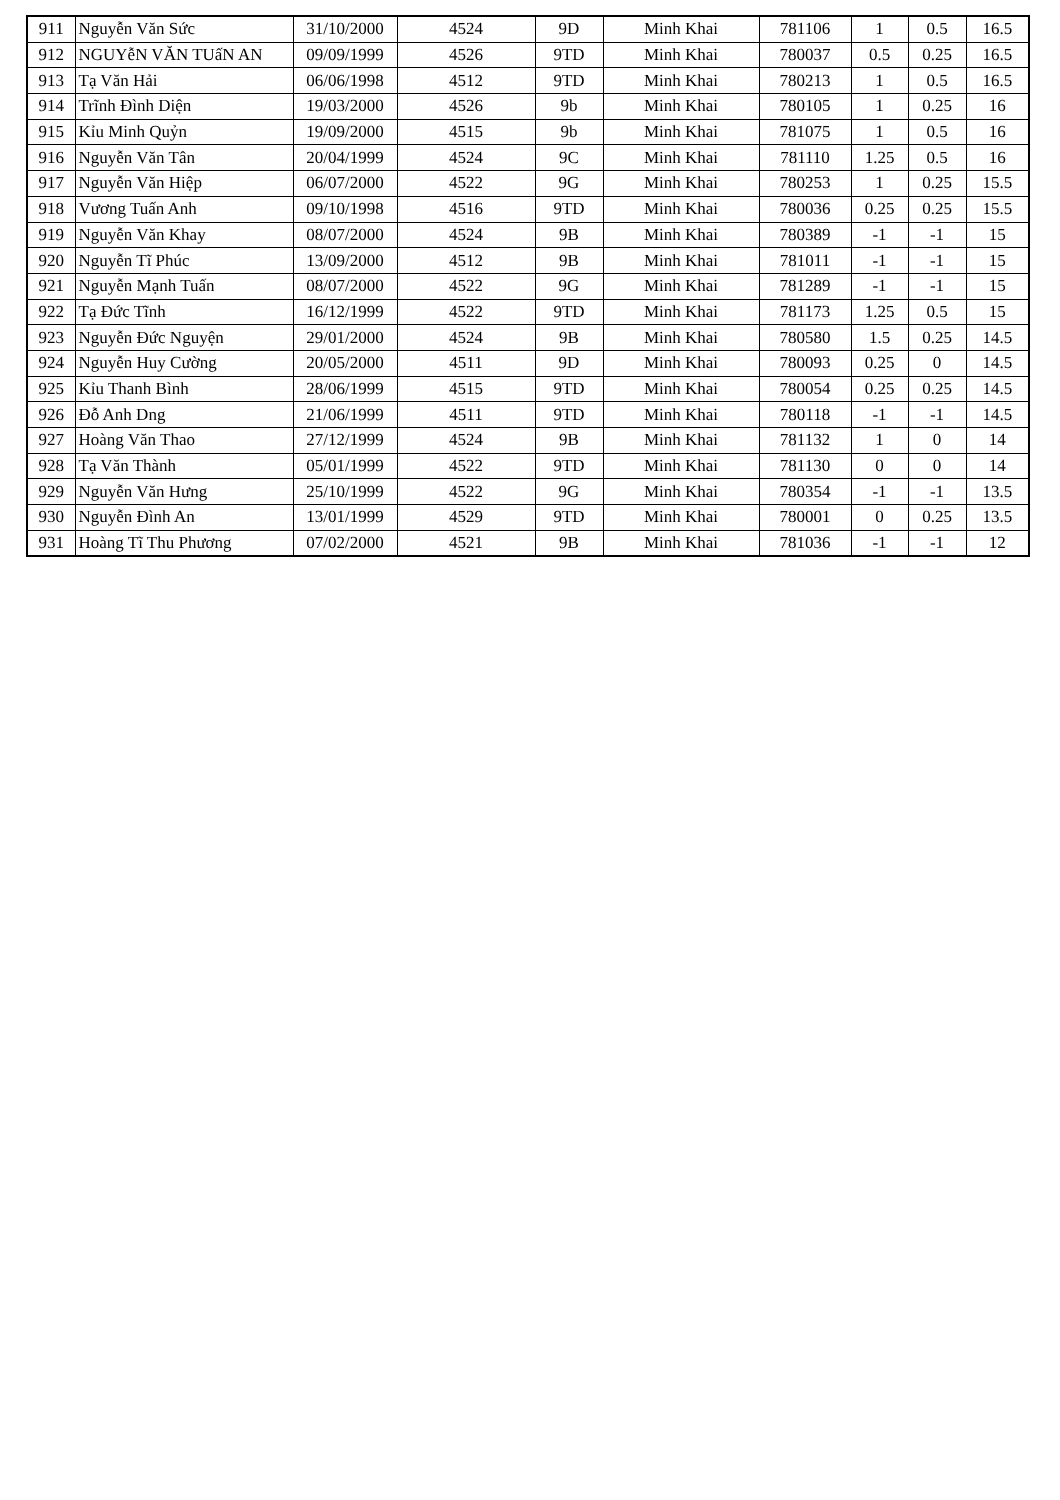| 911 | Nguyễn Văn Sức | 31/10/2000 | 4524 | 9D | Minh Khai | 781106 | 1 | 0.5 | 16.5 |
| 912 | NGUYễN VĂN TUấN AN | 09/09/1999 | 4526 | 9TD | Minh Khai | 780037 | 0.5 | 0.25 | 16.5 |
| 913 | Tạ Văn Hải | 06/06/1998 | 4512 | 9TD | Minh Khai | 780213 | 1 | 0.5 | 16.5 |
| 914 | Trĩnh Đình Diện | 19/03/2000 | 4526 | 9b | Minh Khai | 780105 | 1 | 0.25 | 16 |
| 915 | Kỉu Minh Quỷn | 19/09/2000 | 4515 | 9b | Minh Khai | 781075 | 1 | 0.5 | 16 |
| 916 | Nguyễn Văn Tân | 20/04/1999 | 4524 | 9C | Minh Khai | 781110 | 1.25 | 0.5 | 16 |
| 917 | Nguyễn Văn Hiệp | 06/07/2000 | 4522 | 9G | Minh Khai | 780253 | 1 | 0.25 | 15.5 |
| 918 | Vương Tuấn Anh | 09/10/1998 | 4516 | 9TD | Minh Khai | 780036 | 0.25 | 0.25 | 15.5 |
| 919 | Nguyễn Văn Khay | 08/07/2000 | 4524 | 9B | Minh Khai | 780389 | -1 | -1 | 15 |
| 920 | Nguyễn Tĩ Phúc | 13/09/2000 | 4512 | 9B | Minh Khai | 781011 | -1 | -1 | 15 |
| 921 | Nguyễn Mạnh Tuấn | 08/07/2000 | 4522 | 9G | Minh Khai | 781289 | -1 | -1 | 15 |
| 922 | Tạ Đức Tĩnh | 16/12/1999 | 4522 | 9TD | Minh Khai | 781173 | 1.25 | 0.5 | 15 |
| 923 | Nguyễn Đức Nguyện | 29/01/2000 | 4524 | 9B | Minh Khai | 780580 | 1.5 | 0.25 | 14.5 |
| 924 | Nguyễn Huy Cường | 20/05/2000 | 4511 | 9D | Minh Khai | 780093 | 0.25 | 0 | 14.5 |
| 925 | Kỉu Thanh Bình | 28/06/1999 | 4515 | 9TD | Minh Khai | 780054 | 0.25 | 0.25 | 14.5 |
| 926 | Đỗ Anh Dng | 21/06/1999 | 4511 | 9TD | Minh Khai | 780118 | -1 | -1 | 14.5 |
| 927 | Hoàng Văn Thao | 27/12/1999 | 4524 | 9B | Minh Khai | 781132 | 1 | 0 | 14 |
| 928 | Tạ Văn Thành | 05/01/1999 | 4522 | 9TD | Minh Khai | 781130 | 0 | 0 | 14 |
| 929 | Nguyễn Văn Hưng | 25/10/1999 | 4522 | 9G | Minh Khai | 780354 | -1 | -1 | 13.5 |
| 930 | Nguyễn Đình An | 13/01/1999 | 4529 | 9TD | Minh Khai | 780001 | 0 | 0.25 | 13.5 |
| 931 | Hoàng Tĩ Thu Phương | 07/02/2000 | 4521 | 9B | Minh Khai | 781036 | -1 | -1 | 12 |